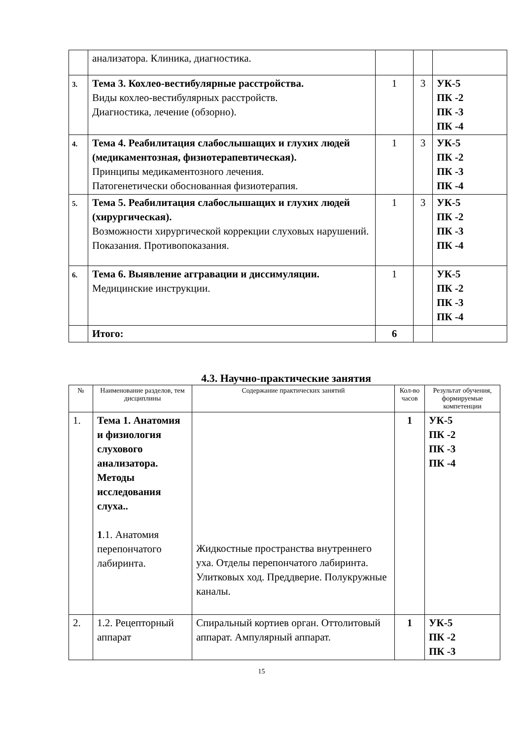| | анализатора. Клиника, диагностика. | | | |
| 3. | Тема 3. Кохлео-вестибулярные расстройства. Виды кохлео-вестибулярных расстройств. Диагностика, лечение (обзорно). | 1 | 3 | УК-5 ПК -2 ПК -3 ПК -4 |
| 4. | Тема 4. Реабилитация слабослышащих и глухих людей (медикаментозная, физиотерапевтическая). Принципы медикаментозного лечения. Патогенетически обоснованная физиотерапия. | 1 | 3 | УК-5 ПК -2 ПК -3 ПК -4 |
| 5. | Тема 5. Реабилитация слабослышащих и глухих людей (хирургическая). Возможности хирургической коррекции слуховых нарушений. Показания. Противопоказания. | 1 | 3 | УК-5 ПК -2 ПК -3 ПК -4 |
| 6. | Тема 6. Выявление аггравации и диссимуляции. Медицинские инструкции. | 1 | | УК-5 ПК -2 ПК -3 ПК -4 |
| | Итого: | 6 | | |
4.3. Научно-практические занятия
| № | Наименование разделов, тем дисциплины | Содержание практических занятий | Кол-во часов | Результат обучения, формируемые компетенции |
| --- | --- | --- | --- | --- |
| 1. | Тема 1. Анатомия и физиология слухового анализатора. Методы исследования слуха.. 1 .1. Анатомия перепончатого лабиринта. | Жидкостные пространства внутреннего уха. Отделы перепончатого лабиринта. Улитковых ход. Преддверие. Полукружные каналы. | 1 | УК-5 ПК -2 ПК -3 ПК -4 |
| 2. | 1.2. Рецепторный аппарат | Спиральный кортиев орган. Оттолитовый аппарат. Ампулярный аппарат. | 1 | УК-5 ПК -2 ПК -3 |
15